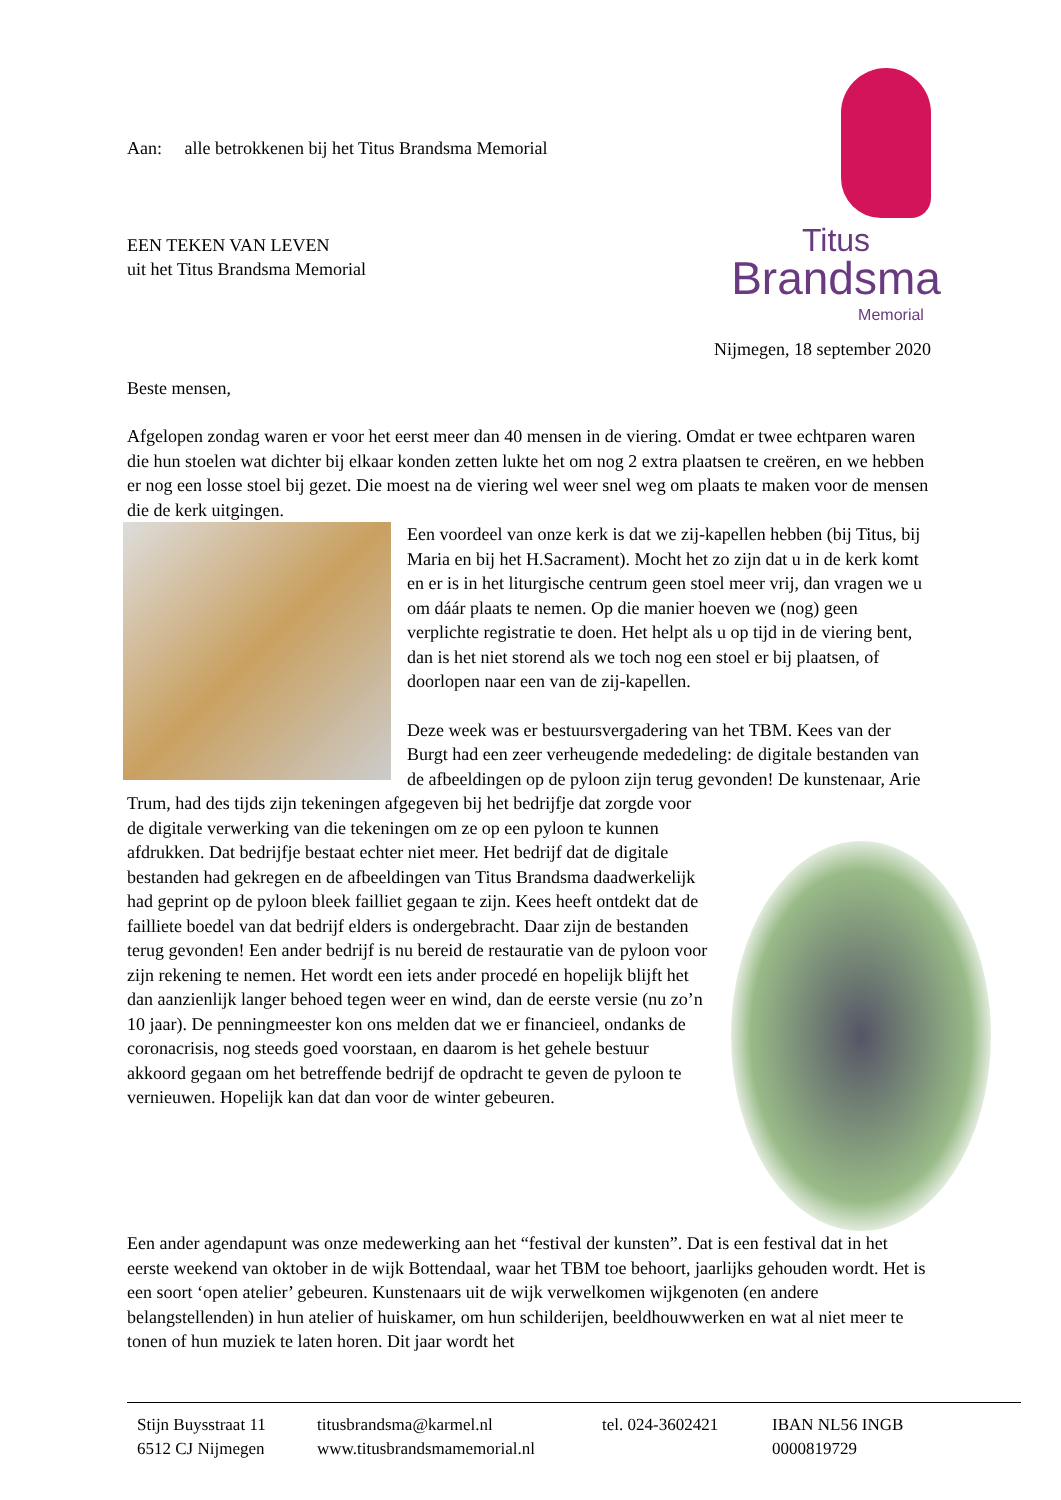Aan: alle betrokkenen bij het Titus Brandsma Memorial
EEN TEKEN VAN LEVEN
uit het Titus Brandsma Memorial
Titus
Brandsma
Memorial
Nijmegen, 18 september 2020
Beste mensen,
Afgelopen zondag waren er voor het eerst meer dan 40 mensen in de viering. Omdat er twee echtparen waren die hun stoelen wat dichter bij elkaar konden zetten lukte het om nog 2 extra plaatsen te creëren, en we hebben er nog een losse stoel bij gezet. Die moest na de viering wel weer snel weg om plaats te maken voor de mensen die de kerk uitgingen.
Een voordeel van onze kerk is dat we zij-kapellen hebben (bij Titus, bij Maria en bij het H.Sacrament). Mocht het zo zijn dat u in de kerk komt en er is in het liturgische centrum geen stoel meer vrij, dan vragen we u om dáár plaats te nemen. Op die manier hoeven we (nog) geen verplichte registratie te doen. Het helpt als u op tijd in de viering bent, dan is het niet storend als we toch nog een stoel er bij plaatsen, of doorlopen naar een van de zij-kapellen.
Deze week was er bestuursvergadering van het TBM. Kees van der Burgt had een zeer verheugende mededeling: de digitale bestanden van de afbeeldingen op de pyloon zijn terug gevonden! De kunstenaar, Arie Trum, had des tijds zijn tekeningen afgegeven bij het bedrijfje dat zorgde voor de digitale verwerking van die tekeningen om ze op een pyloon te kunnen afdrukken. Dat bedrijfje bestaat echter niet meer. Het bedrijf dat de digitale bestanden had gekregen en de afbeeldingen van Titus Brandsma daadwerkelijk had geprint op de pyloon bleek failliet gegaan te zijn. Kees heeft ontdekt dat de failliete boedel van dat bedrijf elders is ondergebracht. Daar zijn de bestanden terug gevonden! Een ander bedrijf is nu bereid de restauratie van de pyloon voor zijn rekening te nemen. Het wordt een iets ander procedé en hopelijk blijft het dan aanzienlijk langer behoed tegen weer en wind, dan de eerste versie (nu zo’n 10 jaar). De penningmeester kon ons melden dat we er financieel, ondanks de coronacrisis, nog steeds goed voorstaan, en daarom is het gehele bestuur akkoord gegaan om het betreffende bedrijf de opdracht te geven de pyloon te vernieuwen. Hopelijk kan dat dan voor de winter gebeuren.
Een ander agendapunt was onze medewerking aan het “festival der kunsten”. Dat is een festival dat in het eerste weekend van oktober in de wijk Bottendaal, waar het TBM toe behoort, jaarlijks gehouden wordt. Het is een soort ‘open atelier’ gebeuren. Kunstenaars uit de wijk verwelkomen wijkgenoten (en andere belangstellenden) in hun atelier of huiskamer, om hun schilderijen, beeldhouwwerken en wat al niet meer te tonen of hun muziek te laten horen. Dit jaar wordt het
Stijn Buysstraat 11
6512 CJ Nijmegen
titusbrandsma@karmel.nl
www.titusbrandsmamemorial.nl
tel. 024-3602421
IBAN NL56 INGB
0000819729